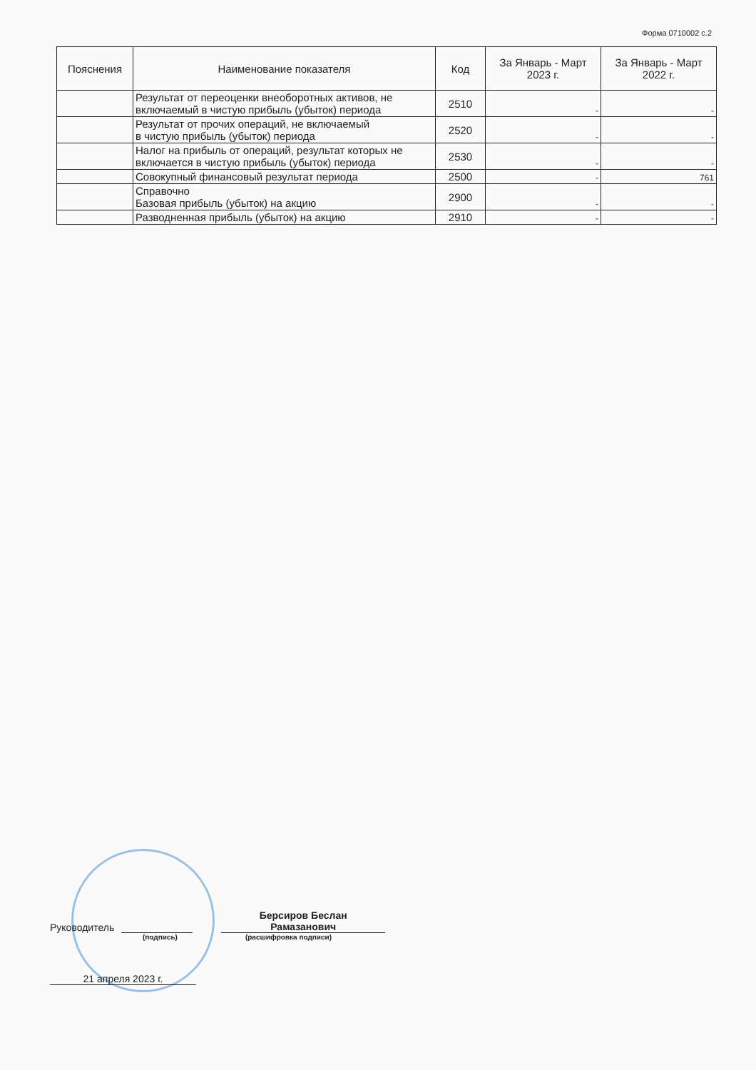Форма 0710002 с.2
| Пояснения | Наименование показателя | Код | За Январь - Март 2023 г. | За Январь - Март 2022 г. |
| --- | --- | --- | --- | --- |
| | Результат от переоценки внеоборотных активов, не включаемый в чистую прибыль (убыток) периода | 2510 | - | - |
| | Результат от прочих операций, не включаемый в чистую прибыль (убыток) периода | 2520 | - | - |
| | Налог на прибыль от операций, результат которых не включается в чистую прибыль (убыток) периода | 2530 | - | - |
| | Совокупный финансовый результат периода | 2500 | - | 761 |
| | Справочно Базовая прибыль (убыток) на акцию | 2900 | - | - |
| | Разводненная прибыль (убыток) на акцию | 2910 | - | - |
Руководитель
Берсиров Беслан
Рамазанович
(подпись) (расшифровка подписи)
21 апреля 2023 г.